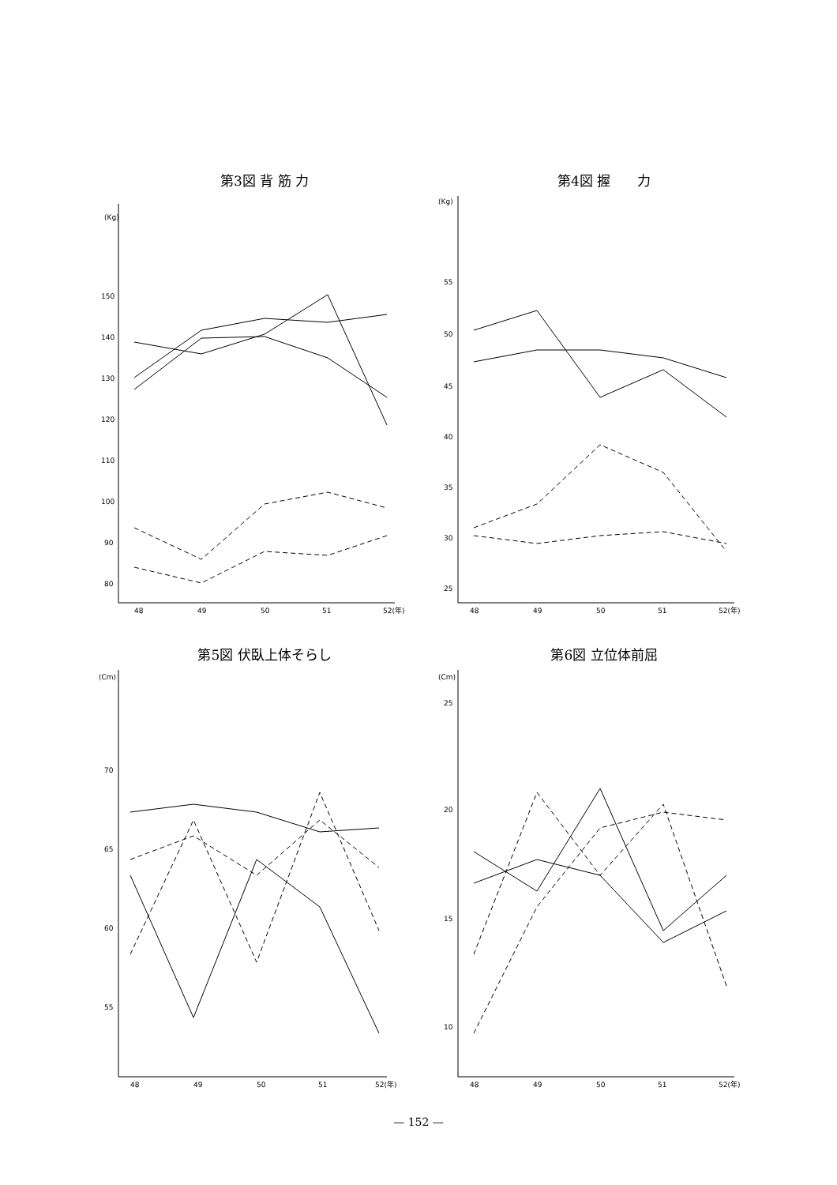第3図 背 筋 力
(Kg)
150
140
130
120
110
100
90
80
48
49
50
51
52(年)
第4図 握　　力
(Kg)
55
50
45
40
35
30
25
48
49
50
51
52(年)
第5図 伏臥上体そらし
(Cm)
70
65
60
55
48
49
50
51
52(年)
第6図 立位体前屈
(Cm)
25
20
15
10
48
49
50
51
52(年)
— 152 —